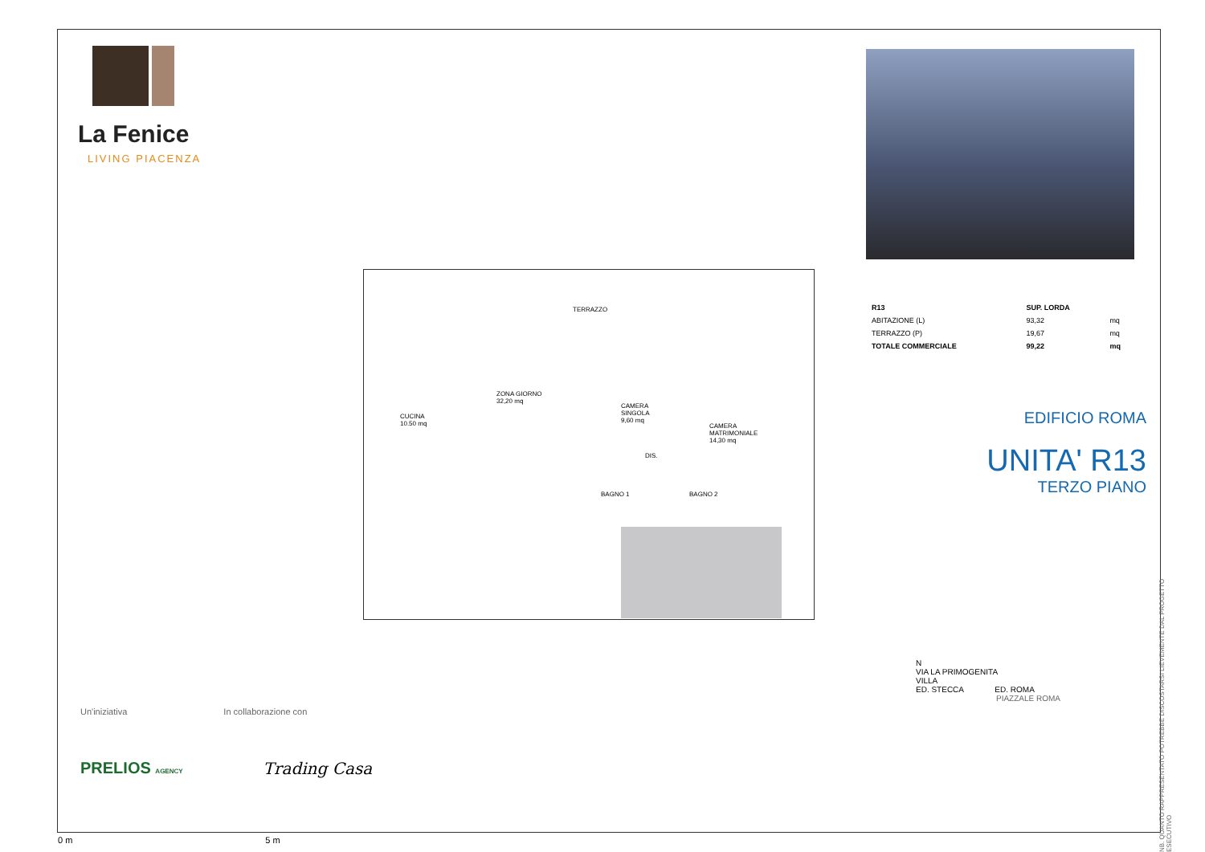La Fenice
LIVING PIACENZA
TERRAZZO
ZONA GIORNO
32,20 mq
CUCINA
10.50 mq
CAMERA
SINGOLA
9,60 mq
CAMERA
MATRIMONIALE
14,30 mq
DIS.
BAGNO 1 BAGNO 2
| R13 | SUP. LORDA | |
| --- | --- | --- |
| ABITAZIONE (L) | 93,32 | mq |
| TERRAZZO (P) | 19,67 | mq |
| TOTALE COMMERCIALE | 99,22 | mq |
EDIFICIO ROMA
UNITA' R13
TERZO PIANO
N
VIA LA PRIMOGENITA
VILLA
ED. STECCA ED. ROMA
PIAZZALE ROMA
NB. QUANTO RAPPRESENTATO POTREBBE DISCOSTARSI LIEVEMENTE DAL PROGETTO ESECUTIVO
Un'iniziativa In collaborazione con
PRELIOS AGENCY Trading Casa
0 m 5 m